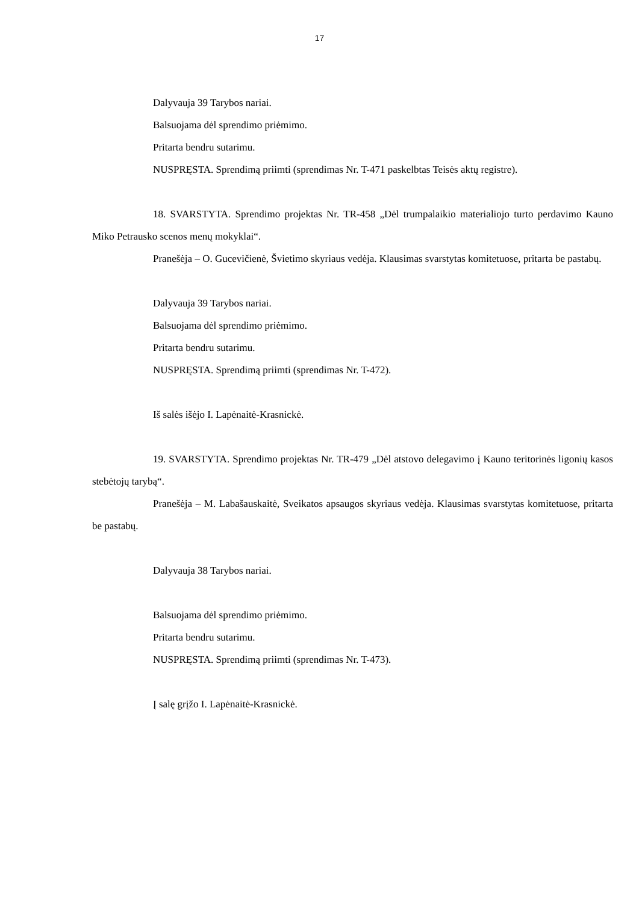17
Dalyvauja 39 Tarybos nariai.
Balsuojama dėl sprendimo priėmimo.
Pritarta bendru sutarimu.
NUSPRĘSTA. Sprendimą priimti (sprendimas Nr. T-471 paskelbtas Teisės aktų registre).
18. SVARSTYTA. Sprendimo projektas Nr. TR-458 „Dėl trumpalaikio materialiojo turto perdavimo Kauno Miko Petrausko scenos menų mokyklai“.
Pranešėja – O. Gucevičienė, Švietimo skyriaus vedėja. Klausimas svarstytas komitetuose, pritarta be pastabų.
Dalyvauja 39 Tarybos nariai.
Balsuojama dėl sprendimo priėmimo.
Pritarta bendru sutarimu.
NUSPRĘSTA. Sprendimą priimti (sprendimas Nr. T-472).
Iš salės išėjo I. Lapėnaitė-Krasnickė.
19. SVARSTYTA. Sprendimo projektas Nr. TR-479 „Dėl atstovo delegavimo į Kauno teritorinės ligonių kasos stebėtojų tarybą“.
Pranešėja – M. Labašauskaitė, Sveikatos apsaugos skyriaus vedėja. Klausimas svarstytas komitetuose, pritarta be pastabų.
Dalyvauja 38 Tarybos nariai.
Balsuojama dėl sprendimo priėmimo.
Pritarta bendru sutarimu.
NUSPRĘSTA. Sprendimą priimti (sprendimas Nr. T-473).
Į salę grįžo I. Lapėnaitė-Krasnickė.